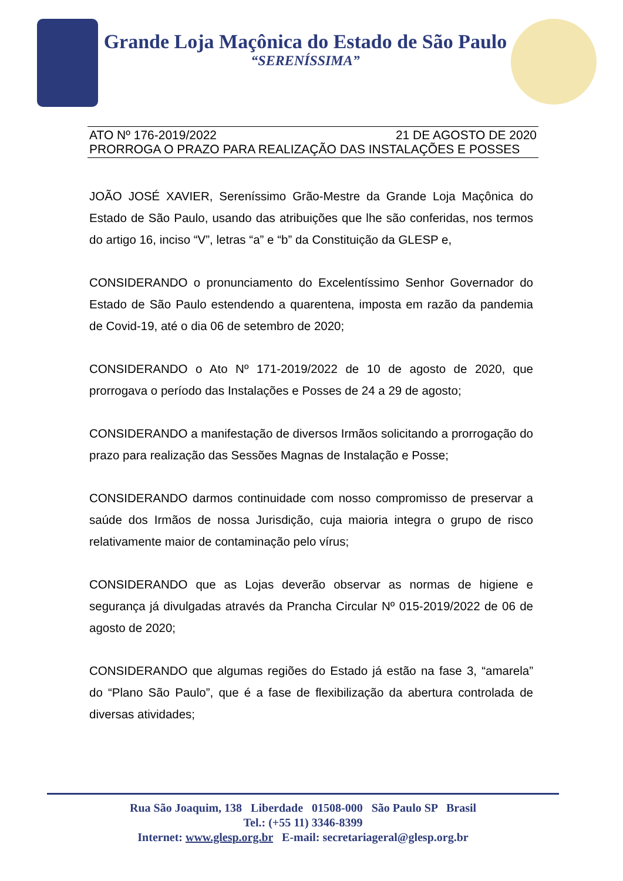Grande Loja Maçônica do Estado de São Paulo
“SERENÍSSIMA”
ATO Nº 176-2019/2022 21 DE AGOSTO DE 2020
PRORROGA O PRAZO PARA REALIZAÇÃO DAS INSTALAÇÕES E POSSES
JOÃO JOSÉ XAVIER, Sereníssimo Grão-Mestre da Grande Loja Maçônica do Estado de São Paulo, usando das atribuições que lhe são conferidas, nos termos do artigo 16, inciso “V”, letras “a” e “b” da Constituição da GLESP e,
CONSIDERANDO o pronunciamento do Excelentíssimo Senhor Governador do Estado de São Paulo estendendo a quarentena, imposta em razão da pandemia de Covid-19, até o dia 06 de setembro de 2020;
CONSIDERANDO o Ato Nº 171-2019/2022 de 10 de agosto de 2020, que prorrogava o período das Instalações e Posses de 24 a 29 de agosto;
CONSIDERANDO a manifestação de diversos Irmãos solicitando a prorrogação do prazo para realização das Sessões Magnas de Instalação e Posse;
CONSIDERANDO darmos continuidade com nosso compromisso de preservar a saúde dos Irmãos de nossa Jurisdição, cuja maioria integra o grupo de risco relativamente maior de contaminação pelo vírus;
CONSIDERANDO que as Lojas deverão observar as normas de higiene e segurança já divulgadas através da Prancha Circular Nº 015-2019/2022 de 06 de agosto de 2020;
CONSIDERANDO que algumas regiões do Estado já estão na fase 3, “amarela” do “Plano São Paulo”, que é a fase de flexibilização da abertura controlada de diversas atividades;
Rua São Joaquim, 138 Liberdade 01508-000 São Paulo SP Brasil
Tel.: (+55 11) 3346-8399
Internet: www.glesp.org.br E-mail: secretariageral@glesp.org.br